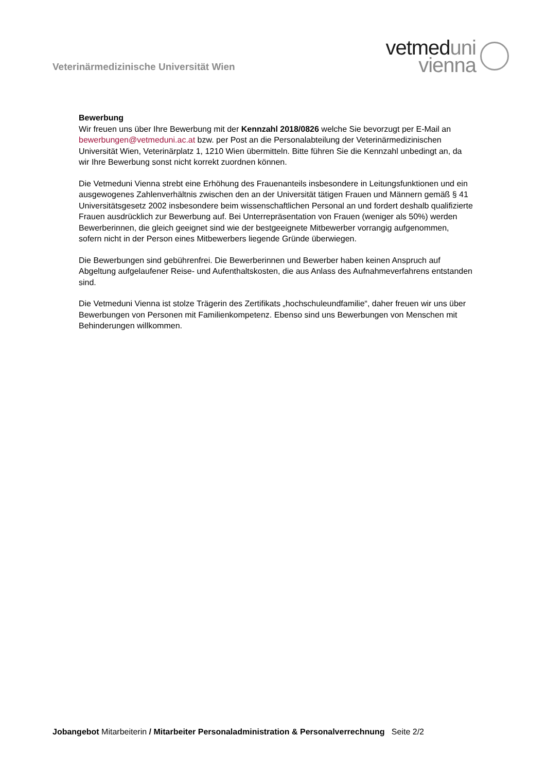Veterinärmedizinische Universität Wien
vetmed uni
vienna
Bewerbung
Wir freuen uns über Ihre Bewerbung mit der Kennzahl 2018/0826 welche Sie bevorzugt per E-Mail an bewerbungen@vetmeduni.ac.at bzw. per Post an die Personalabteilung der Veterinärmedizinischen Universität Wien, Veterinärplatz 1, 1210 Wien übermitteln. Bitte führen Sie die Kennzahl unbedingt an, da wir Ihre Bewerbung sonst nicht korrekt zuordnen können.
Die Vetmeduni Vienna strebt eine Erhöhung des Frauenanteils insbesondere in Leitungsfunktionen und ein ausgewogenes Zahlenverhältnis zwischen den an der Universität tätigen Frauen und Männern gemäß § 41 Universitätsgesetz 2002 insbesondere beim wissenschaftlichen Personal an und fordert deshalb qualifizierte Frauen ausdrücklich zur Bewerbung auf. Bei Unterrepräsentation von Frauen (weniger als 50%) werden Bewerberinnen, die gleich geeignet sind wie der bestgeeignete Mitbewerber vorrangig aufgenommen, sofern nicht in der Person eines Mitbewerbers liegende Gründe überwiegen.
Die Bewerbungen sind gebührenfrei. Die Bewerberinnen und Bewerber haben keinen Anspruch auf Abgeltung aufgelaufener Reise- und Aufenthaltskosten, die aus Anlass des Aufnahmeverfahrens entstanden sind.
Die Vetmeduni Vienna ist stolze Trägerin des Zertifikats „hochschuleundfamilie“, daher freuen wir uns über Bewerbungen von Personen mit Familienkompetenz. Ebenso sind uns Bewerbungen von Menschen mit Behinderungen willkommen.
Jobangebot Mitarbeiterin / Mitarbeiter Personaladministration & Personalverrechnung Seite 2/2